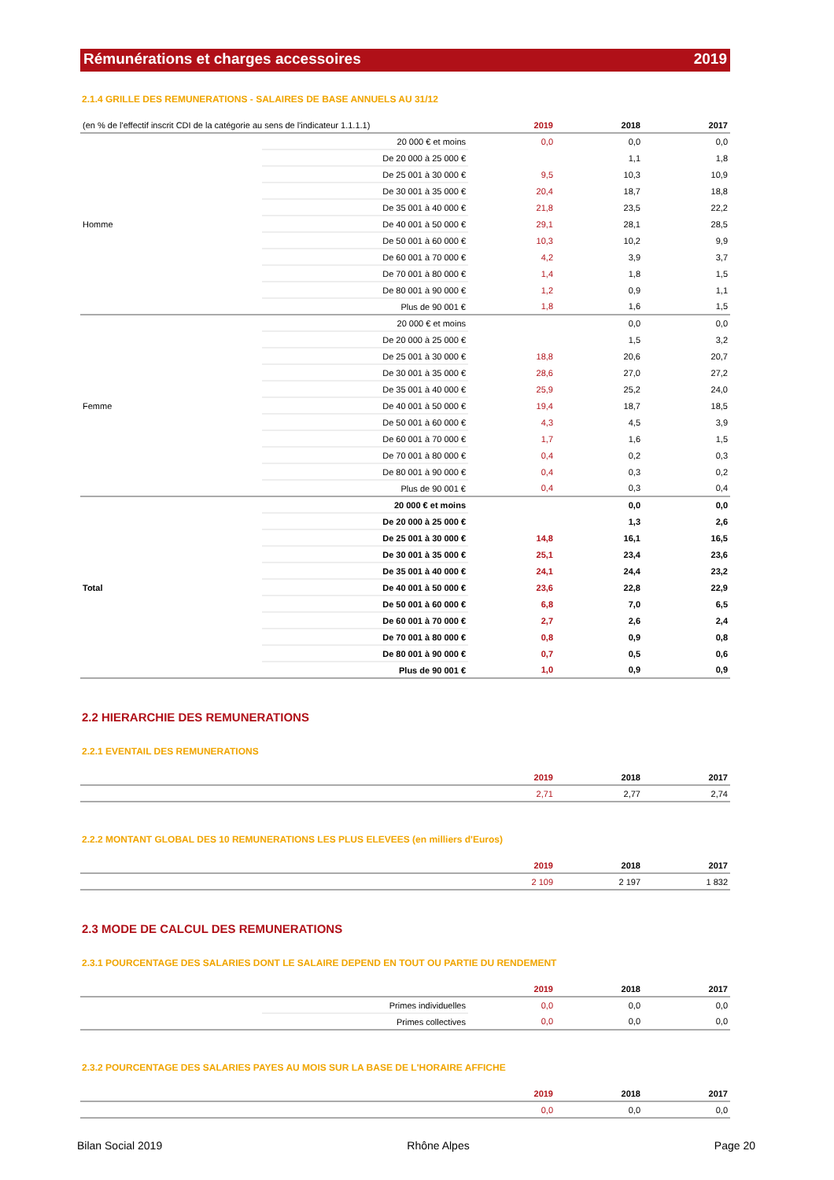Rémunérations et charges accessoires 2019
2.1.4 GRILLE DES REMUNERATIONS - SALAIRES DE BASE ANNUELS AU 31/12
| (en % de l'effectif inscrit CDI de la catégorie au sens de l'indicateur 1.1.1.1) | | 2019 | 2018 | 2017 |
| --- | --- | --- | --- | --- |
| Homme | 20 000 € et moins | 0,0 | 0,0 | 0,0 |
| | De 20 000 à 25 000 € | | 1,1 | 1,8 |
| | De 25 001 à 30 000 € | 9,5 | 10,3 | 10,9 |
| | De 30 001 à 35 000 € | 20,4 | 18,7 | 18,8 |
| | De 35 001 à 40 000 € | 21,8 | 23,5 | 22,2 |
| | De 40 001 à 50 000 € | 29,1 | 28,1 | 28,5 |
| | De 50 001 à 60 000 € | 10,3 | 10,2 | 9,9 |
| | De 60 001 à 70 000 € | 4,2 | 3,9 | 3,7 |
| | De 70 001 à 80 000 € | 1,4 | 1,8 | 1,5 |
| | De 80 001 à 90 000 € | 1,2 | 0,9 | 1,1 |
| | Plus de 90 001 € | 1,8 | 1,6 | 1,5 |
| Femme | 20 000 € et moins | | 0,0 | 0,0 |
| | De 20 000 à 25 000 € | | 1,5 | 3,2 |
| | De 25 001 à 30 000 € | 18,8 | 20,6 | 20,7 |
| | De 30 001 à 35 000 € | 28,6 | 27,0 | 27,2 |
| | De 35 001 à 40 000 € | 25,9 | 25,2 | 24,0 |
| | De 40 001 à 50 000 € | 19,4 | 18,7 | 18,5 |
| | De 50 001 à 60 000 € | 4,3 | 4,5 | 3,9 |
| | De 60 001 à 70 000 € | 1,7 | 1,6 | 1,5 |
| | De 70 001 à 80 000 € | 0,4 | 0,2 | 0,3 |
| | De 80 001 à 90 000 € | 0,4 | 0,3 | 0,2 |
| | Plus de 90 001 € | 0,4 | 0,3 | 0,4 |
| Total | 20 000 € et moins | | 0,0 | 0,0 |
| | De 20 000 à 25 000 € | | 1,3 | 2,6 |
| | De 25 001 à 30 000 € | 14,8 | 16,1 | 16,5 |
| | De 30 001 à 35 000 € | 25,1 | 23,4 | 23,6 |
| | De 35 001 à 40 000 € | 24,1 | 24,4 | 23,2 |
| | De 40 001 à 50 000 € | 23,6 | 22,8 | 22,9 |
| | De 50 001 à 60 000 € | 6,8 | 7,0 | 6,5 |
| | De 60 001 à 70 000 € | 2,7 | 2,6 | 2,4 |
| | De 70 001 à 80 000 € | 0,8 | 0,9 | 0,8 |
| | De 80 001 à 90 000 € | 0,7 | 0,5 | 0,6 |
| | Plus de 90 001 € | 1,0 | 0,9 | 0,9 |
2.2 HIERARCHIE DES REMUNERATIONS
2.2.1 EVENTAIL DES REMUNERATIONS
| | 2019 | 2018 | 2017 |
| --- | --- | --- | --- |
| | 2,71 | 2,77 | 2,74 |
2.2.2 MONTANT GLOBAL DES 10 REMUNERATIONS LES PLUS ELEVEES (en milliers d'Euros)
| | 2019 | 2018 | 2017 |
| --- | --- | --- | --- |
| | 2 109 | 2 197 | 1 832 |
2.3 MODE DE CALCUL DES REMUNERATIONS
2.3.1 POURCENTAGE DES SALARIES DONT LE SALAIRE DEPEND EN TOUT OU PARTIE DU RENDEMENT
| | | 2019 | 2018 | 2017 |
| --- | --- | --- | --- | --- |
| | Primes individuelles | 0,0 | 0,0 | 0,0 |
| | Primes collectives | 0,0 | 0,0 | 0,0 |
2.3.2 POURCENTAGE DES SALARIES PAYES AU MOIS SUR LA BASE DE L'HORAIRE AFFICHE
| | 2019 | 2018 | 2017 |
| --- | --- | --- | --- |
| | 0,0 | 0,0 | 0,0 |
Bilan Social 2019 Rhône Alpes Page 20